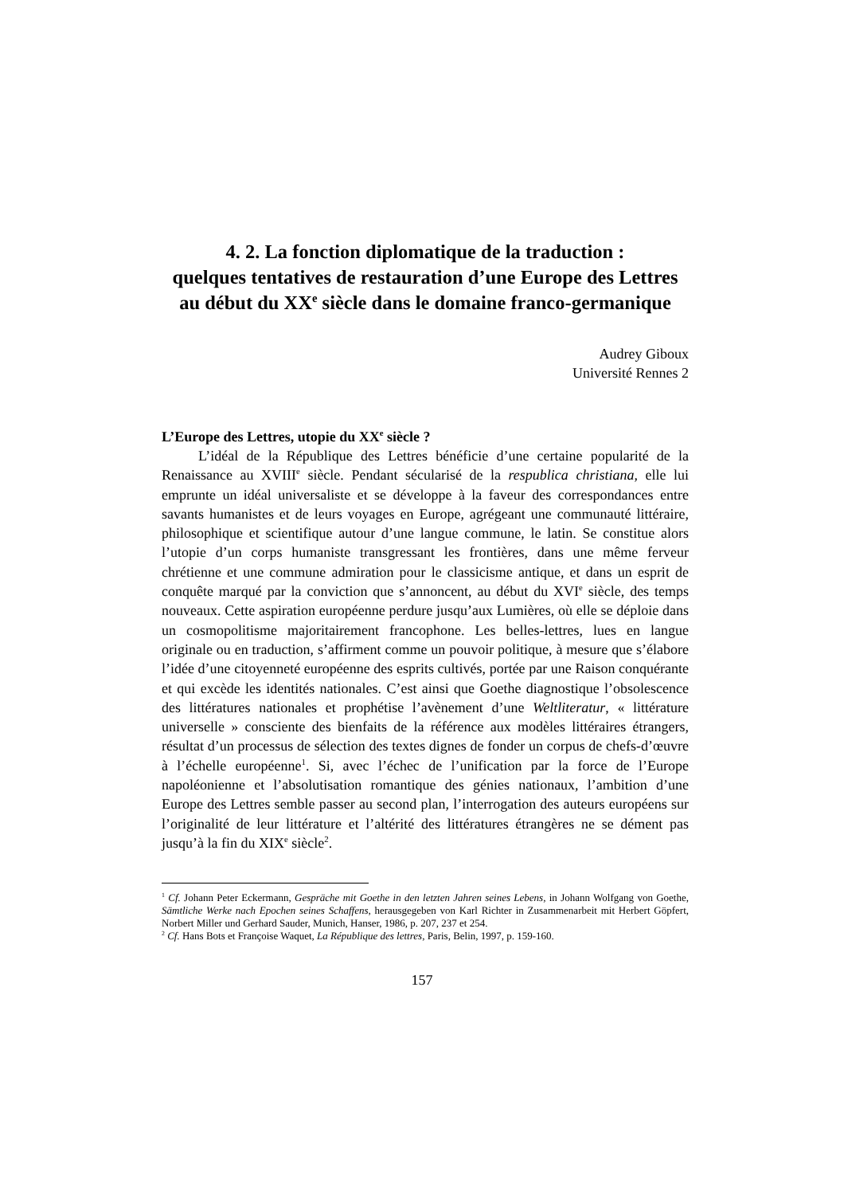4. 2. La fonction diplomatique de la traduction :
quelques tentatives de restauration d’une Europe des Lettres
au début du XX<sup>e</sup> siècle dans le domaine franco-germanique
Audrey Giboux
Université Rennes 2
L’Europe des Lettres, utopie du XX<sup>e</sup> siècle ?
L’idéal de la République des Lettres bénéficie d’une certaine popularité de la Renaissance au XVIII<sup>e</sup> siècle. Pendant sécularisé de la respublica christiana, elle lui emprunte un idéal universaliste et se développe à la faveur des correspondances entre savants humanistes et de leurs voyages en Europe, agrégeant une communauté littéraire, philosophique et scientifique autour d’une langue commune, le latin. Se constitue alors l’utopie d’un corps humaniste transgressant les frontières, dans une même ferveur chrétienne et une commune admiration pour le classicisme antique, et dans un esprit de conquête marqué par la conviction que s’annoncent, au début du XVI<sup>e</sup> siècle, des temps nouveaux. Cette aspiration européenne perdure jusqu’aux Lumières, où elle se déploie dans un cosmopolitisme majoritairement francophone. Les belles-lettres, lues en langue originale ou en traduction, s’affirment comme un pouvoir politique, à mesure que s’élabore l’idée d’une citoyenneté européenne des esprits cultivés, portée par une Raison conquérante et qui excède les identités nationales. C’est ainsi que Goethe diagnostique l’obsolescence des littératures nationales et prophétise l’avènement d’une Weltliteratur, « littérature universelle » consciente des bienfaits de la référence aux modèles littéraires étrangers, résultat d’un processus de sélection des textes dignes de fonder un corpus de chefs-d’œuvre à l’échelle européenne<sup>1</sup>. Si, avec l’échec de l’unification par la force de l’Europe napoléonienne et l’absolutisation romantique des génies nationaux, l’ambition d’une Europe des Lettres semble passer au second plan, l’interrogation des auteurs européens sur l’originalité de leur littérature et l’altérité des littératures étrangères ne se dément pas jusqu’à la fin du XIX<sup>e</sup> siècle<sup>2</sup>.
<sup>1</sup> Cf. Johann Peter Eckermann, Gespräche mit Goethe in den letzten Jahren seines Lebens, in Johann Wolfgang von Goethe, Sämtliche Werke nach Epochen seines Schaffens, herausgegeben von Karl Richter in Zusammenarbeit mit Herbert Göpfert, Norbert Miller und Gerhard Sauder, Munich, Hanser, 1986, p. 207, 237 et 254.
<sup>2</sup> Cf. Hans Bots et Françoise Waquet, La République des lettres, Paris, Belin, 1997, p. 159-160.
157